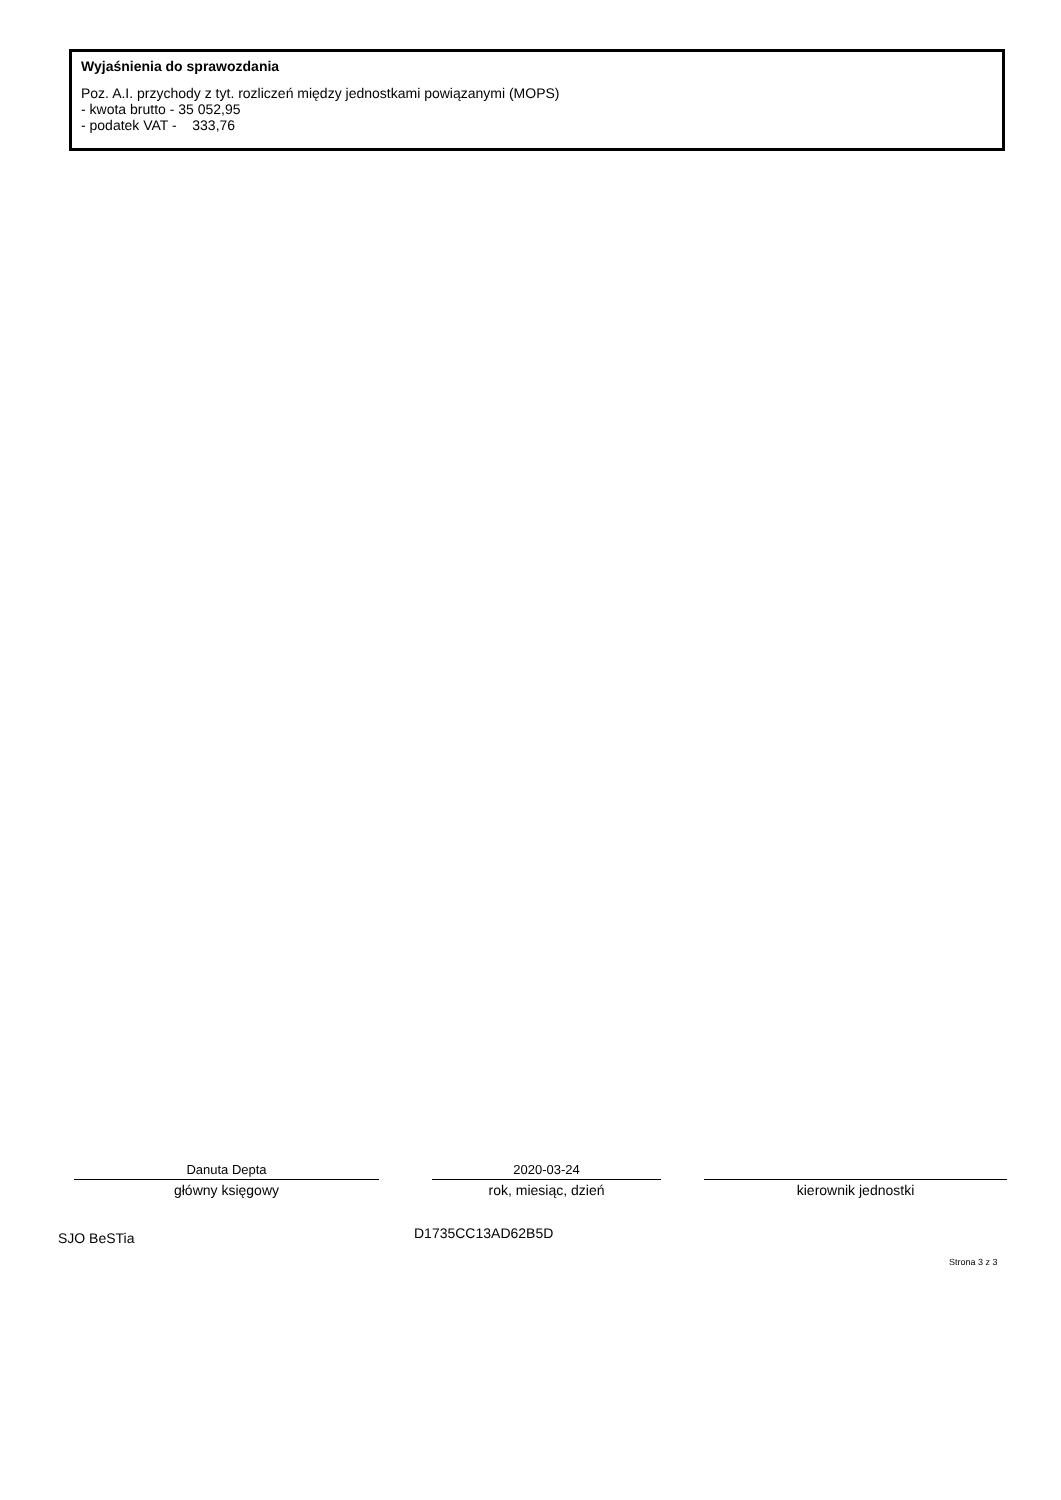Wyjaśnienia do sprawozdania
Poz. A.I. przychody z tyt. rozliczeń między jednostkami powiązanymi (MOPS)
- kwota brutto - 35 052,95
- podatek VAT - 333,76
Danuta Depta
główny księgowy
2020-03-24
rok, miesiąc, dzień
kierownik jednostki
SJO BeSTia D1735CC13AD62B5D
Strona 3 z 3